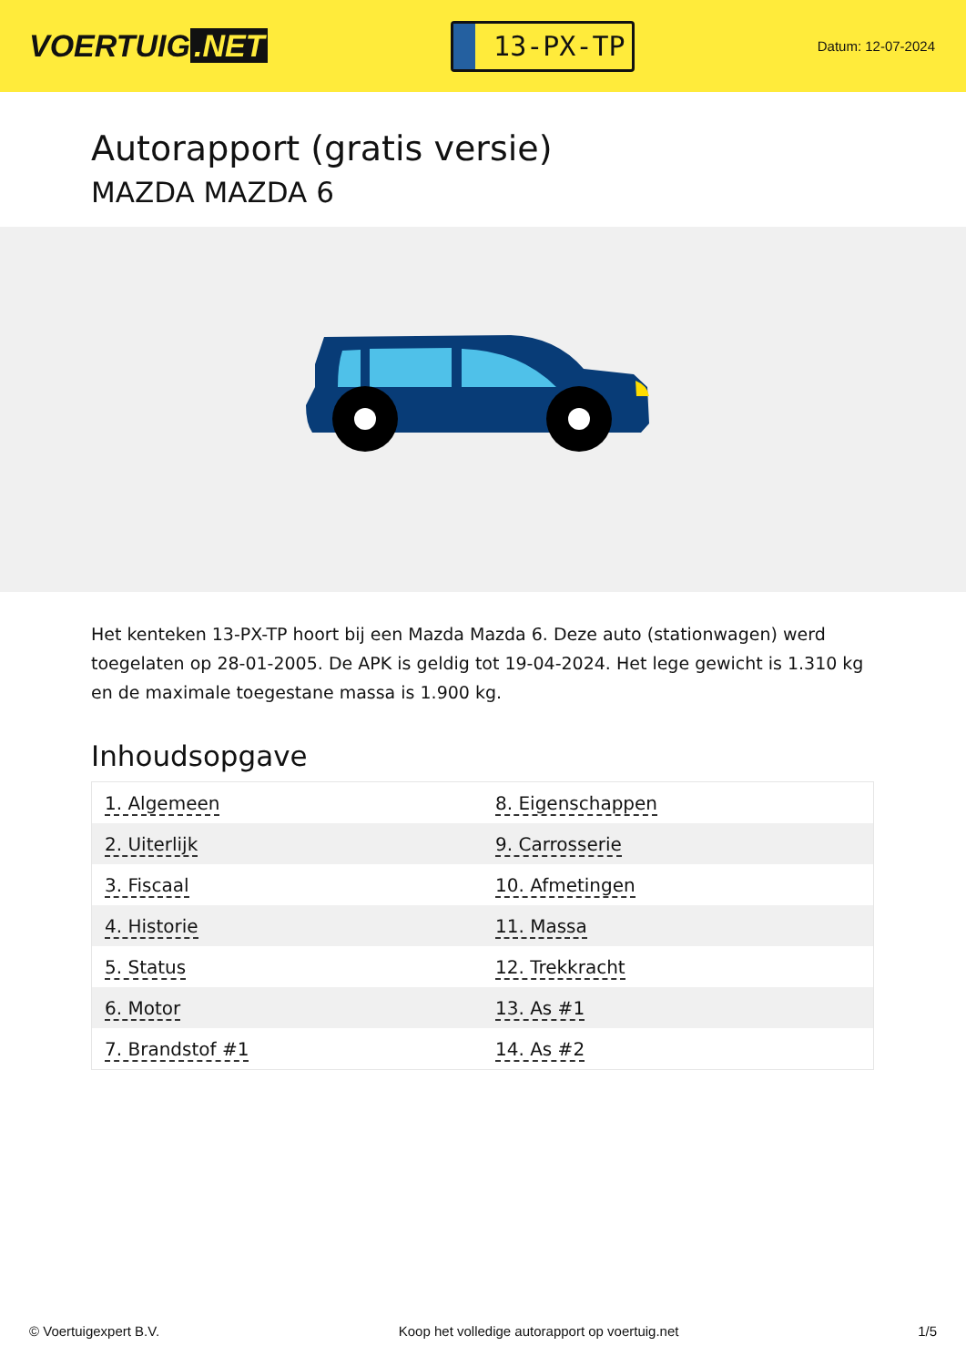VOERTUIG.NET
13-PX-TP
Datum: 12-07-2024
Autorapport (gratis versie)
MAZDA MAZDA 6
Het kenteken 13-PX-TP hoort bij een Mazda Mazda 6. Deze auto (stationwagen) werd toegelaten op 28-01-2005. De APK is geldig tot 19-04-2024. Het lege gewicht is 1.310 kg en de maximale toegestane massa is 1.900 kg.
Inhoudsopgave
| 1. Algemeen | 8. Eigenschappen |
| 2. Uiterlijk | 9. Carrosserie |
| 3. Fiscaal | 10. Afmetingen |
| 4. Historie | 11. Massa |
| 5. Status | 12. Trekkracht |
| 6. Motor | 13. As #1 |
| 7. Brandstof #1 | 14. As #2 |
© Voertuigexpert B.V. Koop het volledige autorapport op voertuig.net 1/5